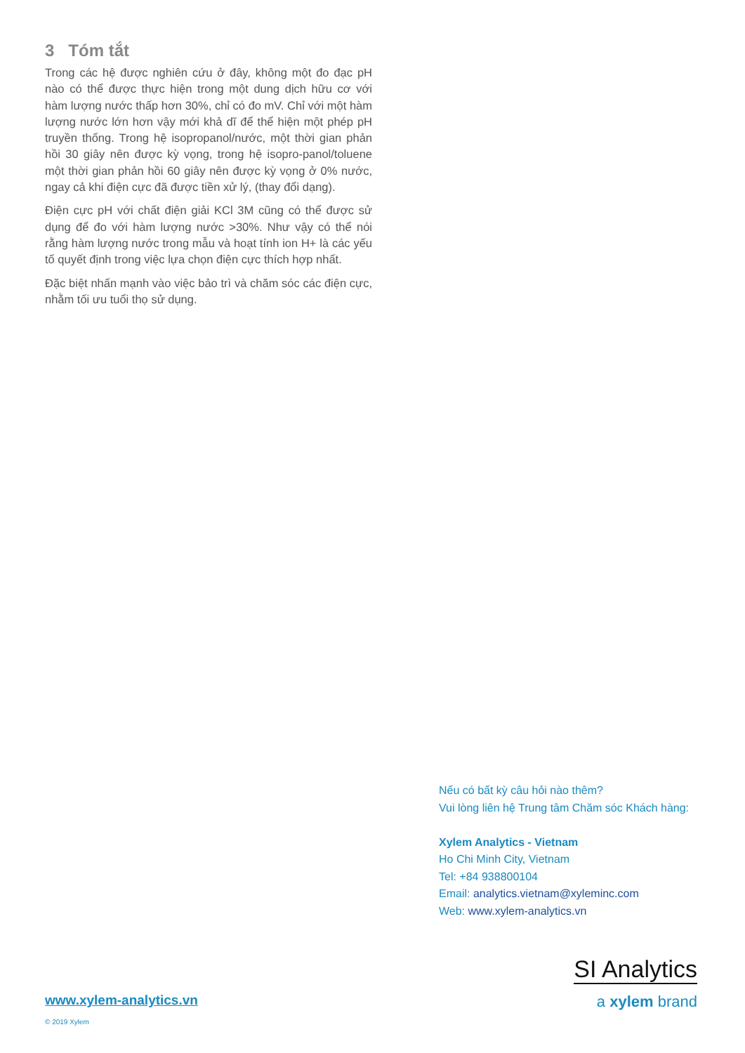3 Tóm tắt
Trong các hệ được nghiên cứu ở đây, không một đo đạc pH nào có thể được thực hiện trong một dung dịch hữu cơ với hàm lượng nước thấp hơn 30%, chỉ có đo mV. Chỉ với một hàm lượng nước lớn hơn vậy mới khả dĩ để thể hiện một phép pH truyền thống. Trong hệ isopropanol/nước, một thời gian phản hồi 30 giây nên được kỳ vọng, trong hệ isopro-panol/toluene một thời gian phản hồi 60 giây nên được kỳ vọng ở 0% nước, ngay cả khi điện cực đã được tiền xử lý, (thay đổi dạng).
Điện cực pH với chất điện giải KCl 3M cũng có thể được sử dụng để đo với hàm lượng nước >30%. Như vậy có thể nói rằng hàm lượng nước trong mẫu và hoạt tính ion H+ là các yếu tố quyết định trong việc lựa chọn điện cực thích hợp nhất.
Đặc biệt nhấn mạnh vào việc bảo trì và chăm sóc các điện cực, nhằm tối ưu tuổi thọ sử dụng.
Nếu có bất kỳ câu hỏi nào thêm?
Vui lòng liên hệ Trung tâm Chăm sóc Khách hàng:
Xylem Analytics - Vietnam
Ho Chi Minh City, Vietnam
Tel: +84 938800104
Email: analytics.vietnam@xyleminc.com
Web: www.xylem-analytics.vn
SI Analytics
a xylem brand
www.xylem-analytics.vn
© 2019 Xylem